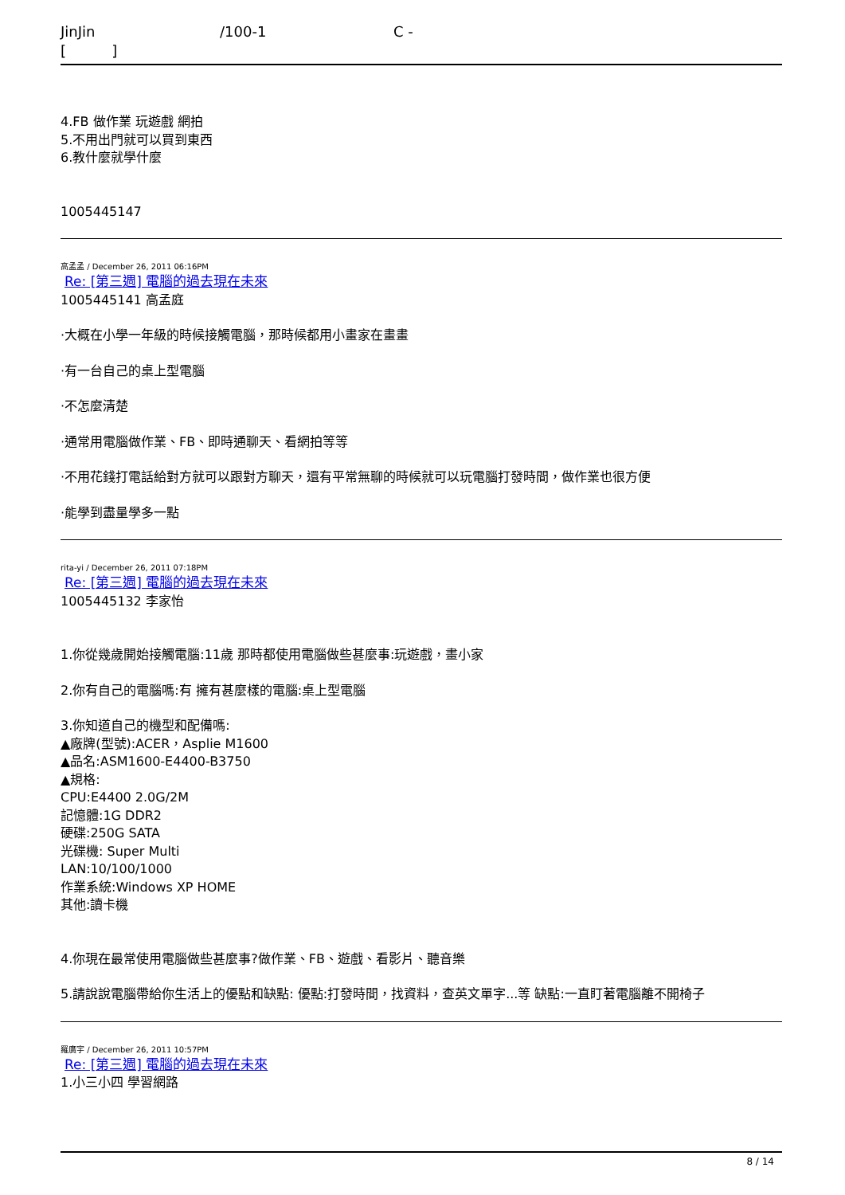JinJin /100-1 C -
[ ]
4.FB 做作業 玩遊戲 網拍
5.不用出門就可以買到東西
6.教什麼就學什麼
1005445147
高孟孟 / December 26, 2011 06:16PM
Re: [第三週] 電腦的過去現在未來
1005445141 高孟庭
·大概在小學一年級的時候接觸電腦，那時候都用小畫家在畫畫
·有一台自己的桌上型電腦
·不怎麼清楚
·通常用電腦做作業、FB、即時通聊天、看網拍等等
·不用花錢打電話給對方就可以跟對方聊天，還有平常無聊的時候就可以玩電腦打發時間，做作業也很方便
·能學到盡量學多一點
rita-yi / December 26, 2011 07:18PM
Re: [第三週] 電腦的過去現在未來
1005445132 李家怡
1.你從幾歲開始接觸電腦:11歲 那時都使用電腦做些甚麼事:玩遊戲，畫小家
2.你有自己的電腦嗎:有 擁有甚麼樣的電腦:桌上型電腦
3.你知道自己的機型和配備嗎:
▲廠牌(型號):ACER，Asplie M1600
▲品名:ASM1600-E4400-B3750
▲規格:
CPU:E4400 2.0G/2M
記憶體:1G DDR2
硬碟:250G SATA
光碟機: Super Multi
LAN:10/100/1000
作業系統:Windows XP HOME
其他:讀卡機
4.你現在最常使用電腦做些甚麼事?做作業、FB、遊戲、看影片、聽音樂
5.請說說電腦帶給你生活上的優點和缺點: 優點:打發時間，找資料，查英文單字...等 缺點:一直盯著電腦離不開椅子
羅廣宇 / December 26, 2011 10:57PM
Re: [第三週] 電腦的過去現在未來
1.小三小四 學習網路
8 / 14